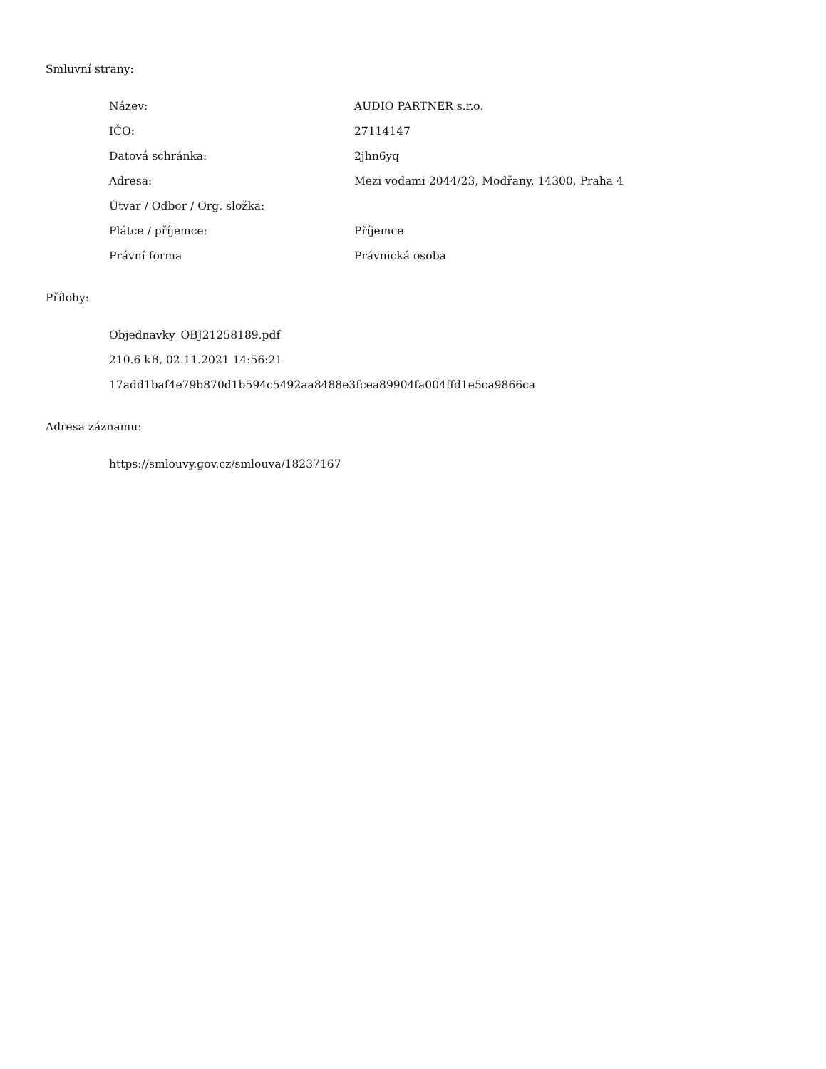Smluvní strany:
| Název: | AUDIO PARTNER s.r.o. |
| IČO: | 27114147 |
| Datová schránka: | 2jhn6yq |
| Adresa: | Mezi vodami 2044/23, Modřany, 14300, Praha 4 |
| Útvar / Odbor / Org. složka: | |
| Plátce / příjemce: | Příjemce |
| Právní forma | Právnická osoba |
Přílohy:
Objednavky_OBJ21258189.pdf
210.6 kB, 02.11.2021 14:56:21
17add1baf4e79b870d1b594c5492aa8488e3fcea89904fa004ffd1e5ca9866ca
Adresa záznamu:
https://smlouvy.gov.cz/smlouva/18237167